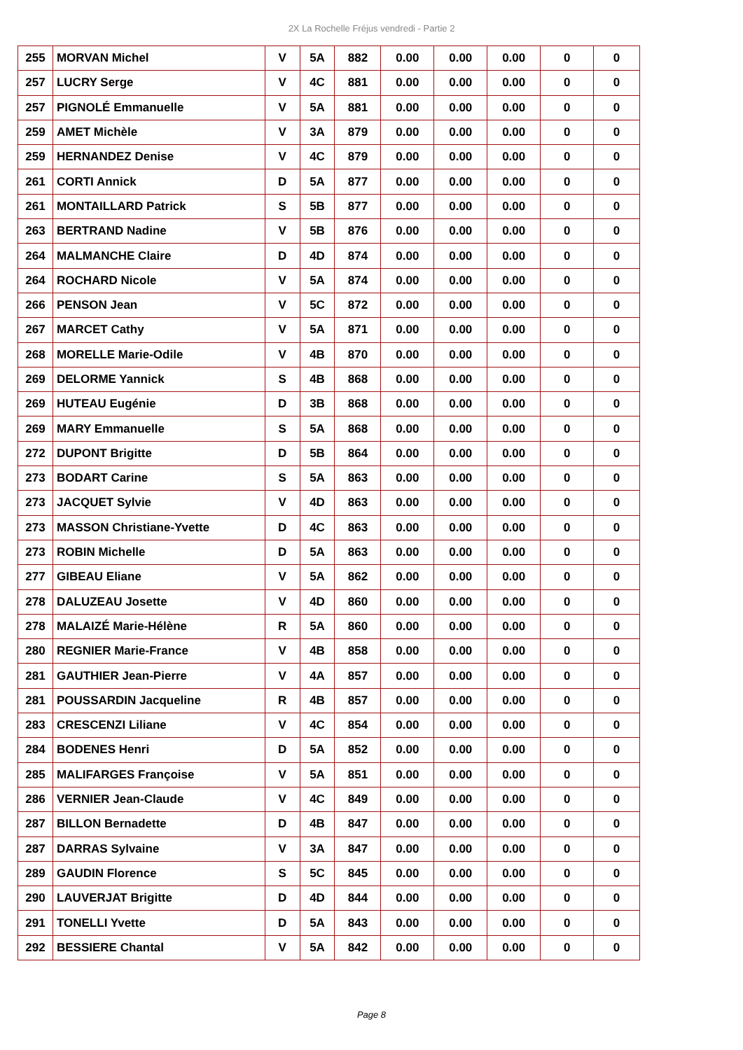2X La Rochelle Fréjus vendredi - Partie 2
| 255 | MORVAN Michel | V | 5A | 882 | 0.00 | 0.00 | 0.00 | 0 | 0 |
| 257 | LUCRY Serge | V | 4C | 881 | 0.00 | 0.00 | 0.00 | 0 | 0 |
| 257 | PIGNOLÉ Emmanuelle | V | 5A | 881 | 0.00 | 0.00 | 0.00 | 0 | 0 |
| 259 | AMET Michèle | V | 3A | 879 | 0.00 | 0.00 | 0.00 | 0 | 0 |
| 259 | HERNANDEZ Denise | V | 4C | 879 | 0.00 | 0.00 | 0.00 | 0 | 0 |
| 261 | CORTI Annick | D | 5A | 877 | 0.00 | 0.00 | 0.00 | 0 | 0 |
| 261 | MONTAILLARD Patrick | S | 5B | 877 | 0.00 | 0.00 | 0.00 | 0 | 0 |
| 263 | BERTRAND Nadine | V | 5B | 876 | 0.00 | 0.00 | 0.00 | 0 | 0 |
| 264 | MALMANCHE Claire | D | 4D | 874 | 0.00 | 0.00 | 0.00 | 0 | 0 |
| 264 | ROCHARD Nicole | V | 5A | 874 | 0.00 | 0.00 | 0.00 | 0 | 0 |
| 266 | PENSON Jean | V | 5C | 872 | 0.00 | 0.00 | 0.00 | 0 | 0 |
| 267 | MARCET Cathy | V | 5A | 871 | 0.00 | 0.00 | 0.00 | 0 | 0 |
| 268 | MORELLE Marie-Odile | V | 4B | 870 | 0.00 | 0.00 | 0.00 | 0 | 0 |
| 269 | DELORME Yannick | S | 4B | 868 | 0.00 | 0.00 | 0.00 | 0 | 0 |
| 269 | HUTEAU Eugénie | D | 3B | 868 | 0.00 | 0.00 | 0.00 | 0 | 0 |
| 269 | MARY Emmanuelle | S | 5A | 868 | 0.00 | 0.00 | 0.00 | 0 | 0 |
| 272 | DUPONT Brigitte | D | 5B | 864 | 0.00 | 0.00 | 0.00 | 0 | 0 |
| 273 | BODART Carine | S | 5A | 863 | 0.00 | 0.00 | 0.00 | 0 | 0 |
| 273 | JACQUET Sylvie | V | 4D | 863 | 0.00 | 0.00 | 0.00 | 0 | 0 |
| 273 | MASSON Christiane-Yvette | D | 4C | 863 | 0.00 | 0.00 | 0.00 | 0 | 0 |
| 273 | ROBIN Michelle | D | 5A | 863 | 0.00 | 0.00 | 0.00 | 0 | 0 |
| 277 | GIBEAU Eliane | V | 5A | 862 | 0.00 | 0.00 | 0.00 | 0 | 0 |
| 278 | DALUZEAU Josette | V | 4D | 860 | 0.00 | 0.00 | 0.00 | 0 | 0 |
| 278 | MALAIZÉ Marie-Hélène | R | 5A | 860 | 0.00 | 0.00 | 0.00 | 0 | 0 |
| 280 | REGNIER Marie-France | V | 4B | 858 | 0.00 | 0.00 | 0.00 | 0 | 0 |
| 281 | GAUTHIER Jean-Pierre | V | 4A | 857 | 0.00 | 0.00 | 0.00 | 0 | 0 |
| 281 | POUSSARDIN Jacqueline | R | 4B | 857 | 0.00 | 0.00 | 0.00 | 0 | 0 |
| 283 | CRESCENZI Liliane | V | 4C | 854 | 0.00 | 0.00 | 0.00 | 0 | 0 |
| 284 | BODENES Henri | D | 5A | 852 | 0.00 | 0.00 | 0.00 | 0 | 0 |
| 285 | MALIFARGES Françoise | V | 5A | 851 | 0.00 | 0.00 | 0.00 | 0 | 0 |
| 286 | VERNIER Jean-Claude | V | 4C | 849 | 0.00 | 0.00 | 0.00 | 0 | 0 |
| 287 | BILLON Bernadette | D | 4B | 847 | 0.00 | 0.00 | 0.00 | 0 | 0 |
| 287 | DARRAS Sylvaine | V | 3A | 847 | 0.00 | 0.00 | 0.00 | 0 | 0 |
| 289 | GAUDIN Florence | S | 5C | 845 | 0.00 | 0.00 | 0.00 | 0 | 0 |
| 290 | LAUVERJAT Brigitte | D | 4D | 844 | 0.00 | 0.00 | 0.00 | 0 | 0 |
| 291 | TONELLI Yvette | D | 5A | 843 | 0.00 | 0.00 | 0.00 | 0 | 0 |
| 292 | BESSIERE Chantal | V | 5A | 842 | 0.00 | 0.00 | 0.00 | 0 | 0 |
Page 8